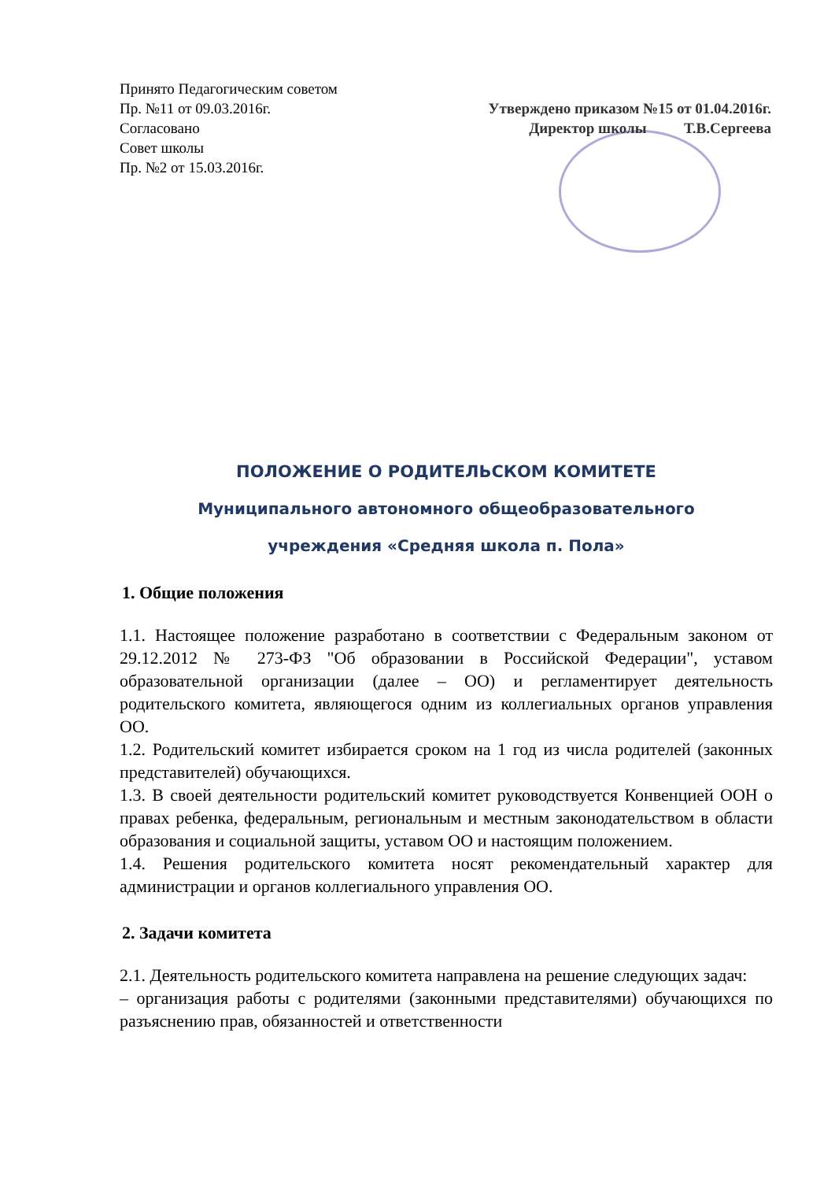Принято Педагогическим советом
Пр. №11 от 09.03.2016г.
Согласовано
Совет школы
Пр. №2 от 15.03.2016г.
Утверждено приказом №15 от 01.04.2016г.
Директор школы Т.В.Сергеева
ПОЛОЖЕНИЕ О РОДИТЕЛЬСКОМ КОМИТЕТЕ
Муниципального автономного общеобразовательного
учреждения «Средняя школа п. Пола»
1. Общие положения
1.1. Настоящее положение разработано в соответствии с Федеральным законом от 29.12.2012 № 273-ФЗ "Об образовании в Российской Федерации", уставом образовательной организации (далее – ОО) и регламентирует деятельность родительского комитета, являющегося одним из коллегиальных органов управления ОО.
1.2. Родительский комитет избирается сроком на 1 год из числа родителей (законных представителей) обучающихся.
1.3. В своей деятельности родительский комитет руководствуется Конвенцией ООН о правах ребенка, федеральным, региональным и местным законодательством в области образования и социальной защиты, уставом ОО и настоящим положением.
1.4. Решения родительского комитета носят рекомендательный характер для администрации и органов коллегиального управления ОО.
2. Задачи комитета
2.1. Деятельность родительского комитета направлена на решение следующих задач:
– организация работы с родителями (законными представителями) обучающихся по разъяснению прав, обязанностей и ответственности